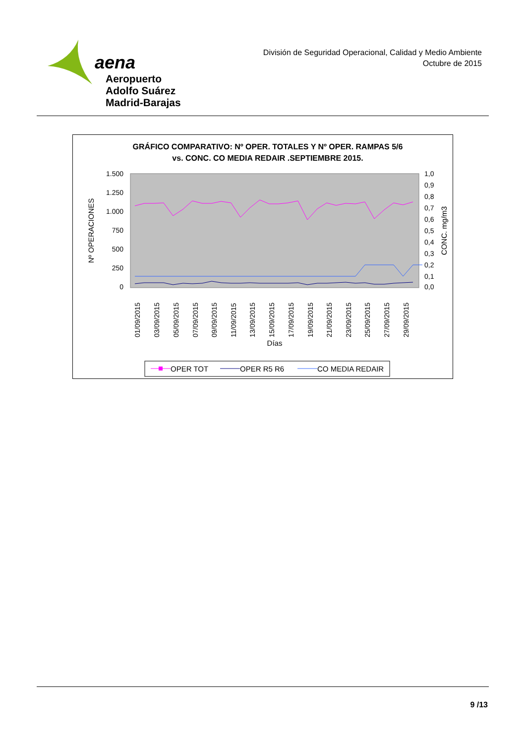aena
Aeropuerto
Adolfo Suárez
Madrid-Barajas
División de Seguridad Operacional, Calidad y Medio Ambiente
Octubre de 2015
GRÁFICO COMPARATIVO: Nº OPER. TOTALES Y Nº OPER. RAMPAS 5/6
vs. CONC. CO MEDIA REDAIR .SEPTIEMBRE 2015.
1.500
1.250
1.000
750
500
250
0
1,0
0,9
0,8
0,7
0,6
0,5
0,4
0,3
0,2
0,1
0,0
Nº OPERACIONES
CONC. mg/m3
Días
01/09/2015
03/09/2015
05/09/2015
07/09/2015
09/09/2015
11/09/2015
13/09/2015
15/09/2015
17/09/2015
19/09/2015
21/09/2015
23/09/2015
25/09/2015
27/09/2015
29/09/2015
OPER TOT
OPER R5 R6
CO MEDIA REDAIR
9 /13